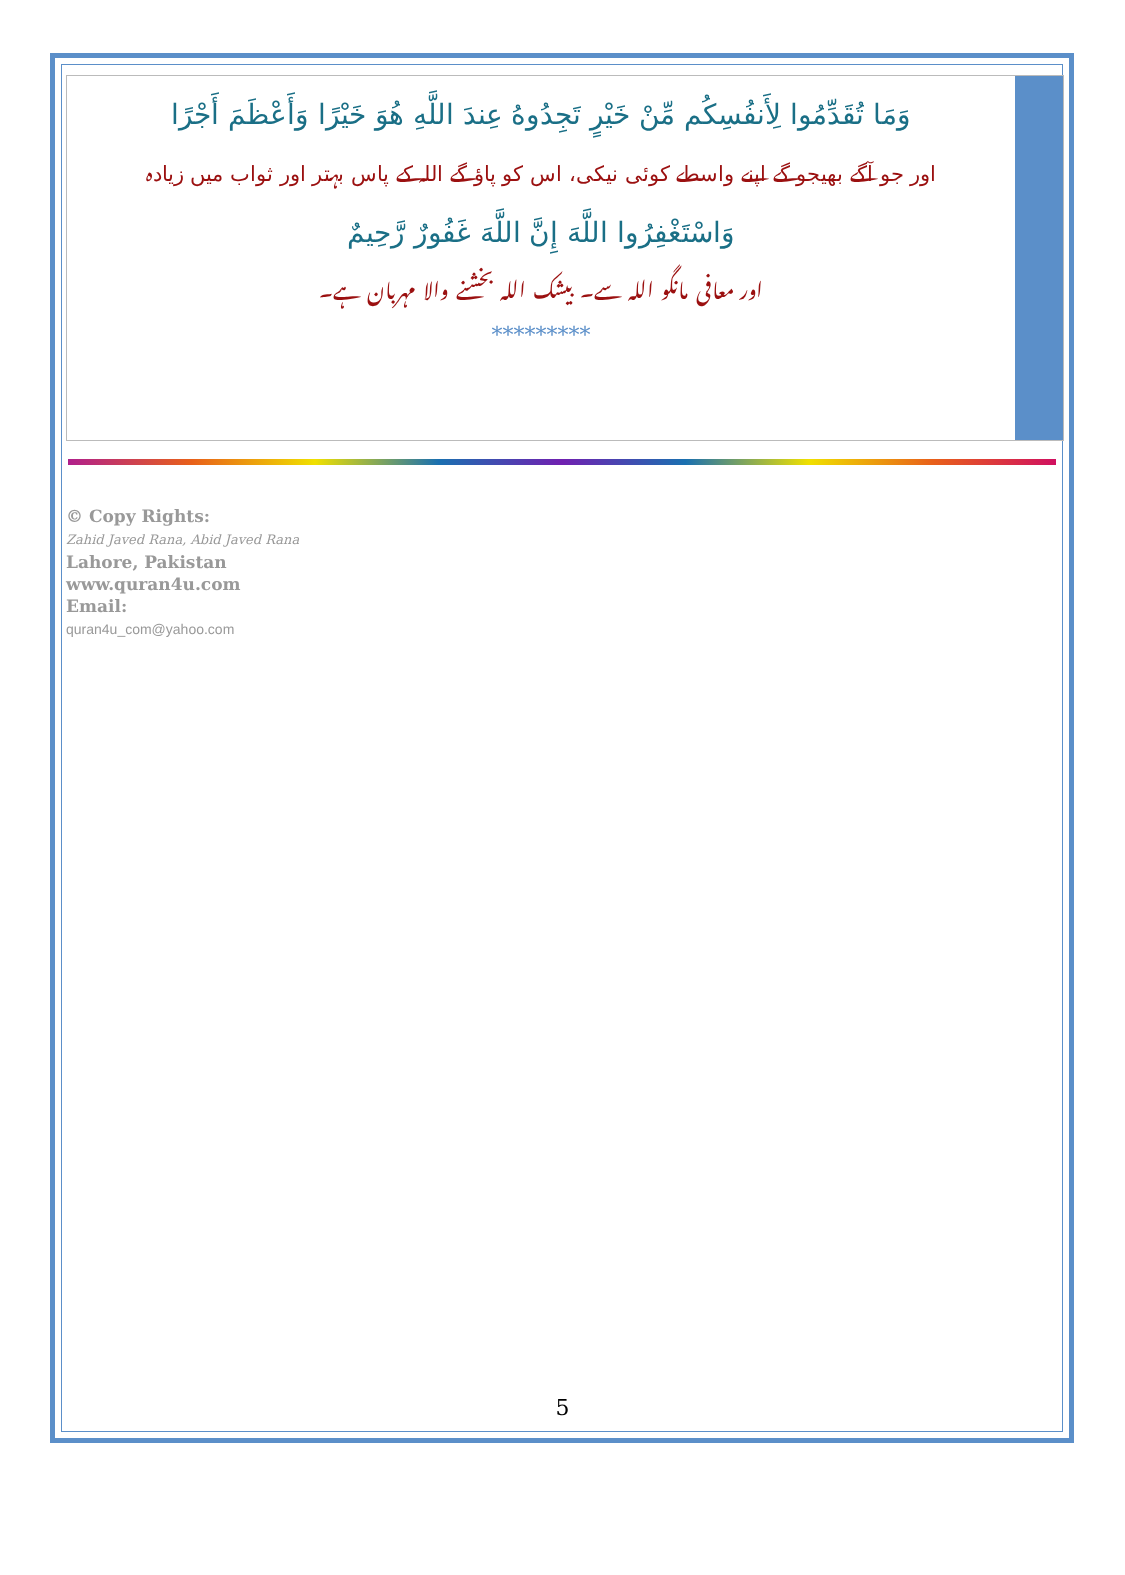وَمَا تُقَدِّمُوا لِأَنفُسِكُم مِّنْ خَيْرٍ تَجِدُوهُ عِندَ اللَّهِ هُوَ خَيْرًا وَأَعْظَمَ أَجْرًا
اور جو آگے بھیجو گے اپنے واسطے کوئی نیکی، اس کو پاؤ گے اللہ کے پاس بہتر اور ثواب میں زیادہ
وَاسْتَغْفِرُوا اللَّهَ إِنَّ اللَّهَ غَفُورٌ رَّحِيمٌ
اور معافی مانگو اللہ سے۔ بیشک اللہ بخشنے والا مہربان ہے۔
*********
© Copy Rights:
Zahid Javed Rana, Abid Javed Rana
Lahore, Pakistan
www.quran4u.com
Email:
quran4u_com@yahoo.com
5